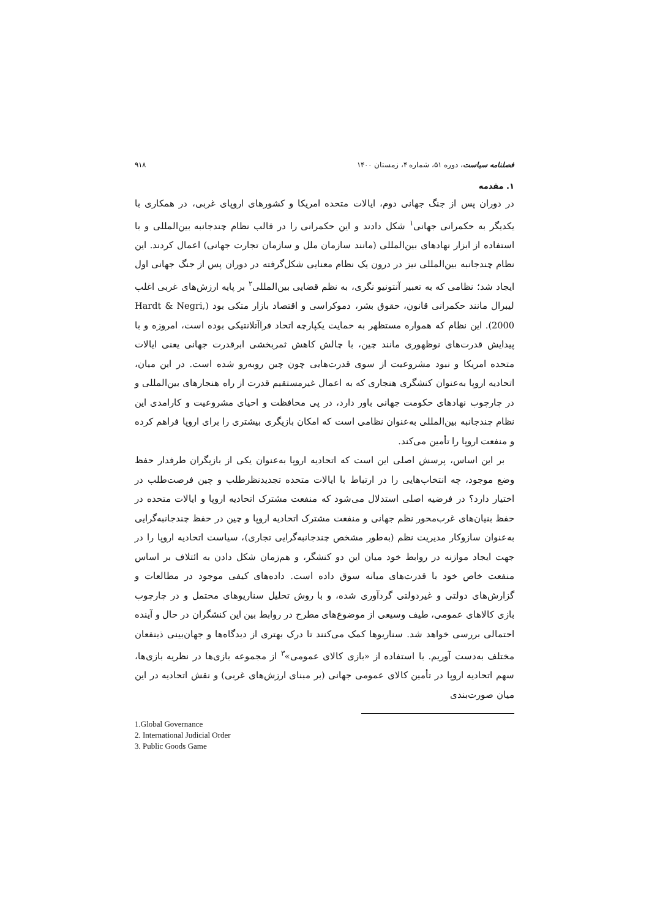فصلنامه سیاست، دوره ۵۱، شماره ۴، زمستان ۱۴۰۰ ۹۱۸
۱. مقدمه
در دوران پس از جنگ جهانی دوم، ایالات متحده امریکا و کشورهای اروپای غربی، در همکاری با یکدیگر به حکمرانی جهانی<sup>۱</sup> شکل دادند و این حکمرانی را در قالب نظام چندجانبه بین‌المللی و با استفاده از ابزار نهادهای بین‌المللی (مانند سازمان ملل و سازمان تجارت جهانی) اعمال کردند. این نظام چندجانبه بین‌المللی نیز در درون یک نظام معنایی شکل‌گرفته در دوران پس از جنگ جهانی اول ایجاد شد؛ نظامی که به تعبیر آنتونیو نگری، به نظم قضایی بین‌المللی<sup>۲</sup> بر پایه ارزش‌های غربی اغلب لیبرال مانند حکمرانی قانون، حقوق بشر، دموکراسی و اقتصاد بازار متکی بود (Hardt & Negri, 2000). این نظام که همواره مستظهر به حمایت یکپارچه اتحاد فراآتلانتیکی بوده است، امروزه و با پیدایش قدرت‌های نوظهوری مانند چین، با چالش کاهش ثمربخشی ابرقدرت جهانی یعنی ایالات متحده امریکا و نبود مشروعیت از سوی قدرت‌هایی چون چین روبه‌رو شده است. در این میان، اتحادیه اروپا به‌عنوان کنشگری هنجاری که به اعمال غیرمستقیم قدرت از راه هنجارهای بین‌المللی و در چارچوب نهادهای حکومت جهانی باور دارد، در پی محافظت و احیای مشروعیت و کارامدی این نظام چندجانبه بین‌المللی به‌عنوان نظامی است که امکان بازیگری بیشتری را برای اروپا فراهم کرده و منفعت اروپا را تأمین می‌کند.
بر این اساس، پرسش اصلی این است که اتحادیه اروپا به‌عنوان یکی از بازیگران طرفدار حفظ وضع موجود، چه انتخاب‌هایی را در ارتباط با ایالات متحده تجدیدنظرطلب و چین فرصت‌طلب در اختیار دارد؟ در فرضیه اصلی استدلال می‌شود که منفعت مشترک اتحادیه اروپا و ایالات متحده در حفظ بنیان‌های غرب‌محور نظم جهانی و منفعت مشترک اتحادیه اروپا و چین در حفظ چندجانبه‌گرایی به‌عنوان سازوکار مدیریت نظم (به‌طور مشخص چندجانبه‌گرایی تجاری)، سیاست اتحادیه اروپا را در جهت ایجاد موازنه در روابط خود میان این دو کنشگر، و هم‌زمان شکل دادن به ائتلاف بر اساس منفعت خاص خود با قدرت‌های میانه سوق داده است. داده‌های کیفی موجود در مطالعات و گزارش‌های دولتی و غیردولتی گردآوری شده، و با روش تحلیل سناریوهای محتمل و در چارچوب بازی کالاهای عمومی، طیف وسیعی از موضوع‌های مطرح در روابط بین این کنشگران در حال و آینده احتمالی بررسی خواهد شد. سناریوها کمک می‌کنند تا درک بهتری از دیدگاه‌ها و جهان‌بینی ذینفعان مختلف به‌دست آوریم. با استفاده از «بازی کالای عمومی»<sup>۳</sup> از مجموعه بازی‌ها در نظریه بازی‌ها، سهم اتحادیه اروپا در تأمین کالای عمومی جهانی (بر مبنای ارزش‌های غربی) و نقش اتحادیه در این میان صورت‌بندی
1.Global Governance
2. International Judicial Order
3. Public Goods Game